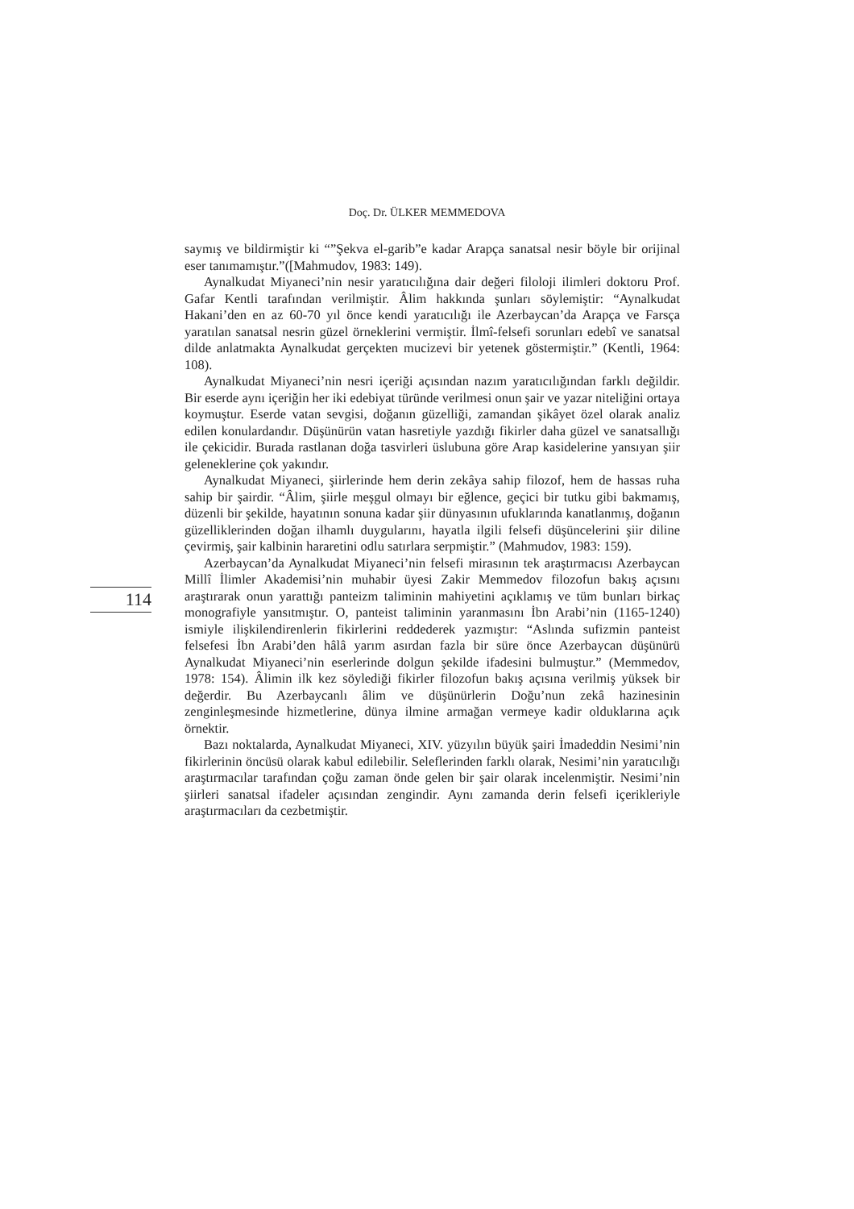Doç. Dr. ÜLKER MEMMEDOVA
saymış ve bildirmiştir ki “”Şekva el-garib”e kadar Arapça sanatsal nesir böyle bir orijinal eser tanımamıştır.”([Mahmudov, 1983: 149).
Aynalkudat Miyaneci’nin nesir yaratıcılığına dair değeri filoloji ilimleri doktoru Prof. Gafar Kentli tarafından verilmiştir. Âlim hakkında şunları söylemiştir: “Aynalkudat Hakani’den en az 60-70 yıl önce kendi yaratıcılığı ile Azerbaycan’da Arapça ve Farsça yaratılan sanatsal nesrin güzel örneklerini vermiştir. İlmî-felsefi sorunları edebî ve sanatsal dilde anlatmakta Aynalkudat gerçekten mucizevi bir yetenek göstermiştir.” (Kentli, 1964: 108).
Aynalkudat Miyaneci’nin nesri içeriği açısından nazım yaratıcılığından farklı değildir. Bir eserde aynı içeriğin her iki edebiyat türünde verilmesi onun şair ve yazar niteliğini ortaya koymuştur. Eserde vatan sevgisi, doğanın güzelliği, zamandan şikâyet özel olarak analiz edilen konulardandır. Düşünürün vatan hasretiyle yazdığı fikirler daha güzel ve sanatsallığı ile çekicidir. Burada rastlanan doğa tasvirleri üslubuna göre Arap kasidelerine yansıyan şiir geleneklerine çok yakındır.
Aynalkudat Miyaneci, şiirlerinde hem derin zekâya sahip filozof, hem de hassas ruha sahip bir şairdir. “Âlim, şiirle meşgul olmayı bir eğlence, geçici bir tutku gibi bakmamış, düzenli bir şekilde, hayatının sonuna kadar şiir dünyasının ufuklarında kanatlanmış, doğanın güzelliklerinden doğan ilhamlı duygularını, hayatla ilgili felsefi düşüncelerini şiir diline çevirmiş, şair kalbinin hararetini odlu satırlara serpmiştir.” (Mahmudov, 1983: 159).
Azerbaycan’da Aynalkudat Miyaneci’nin felsefi mirasının tek araştırmacısı Azerbaycan Millî İlimler Akademisi’nin muhabir üyesi Zakir Memmedov filozofun bakış açısını araştırarak onun yarattığı panteizm taliminin mahiyetini açıklamış ve tüm bunları birkaç monografiyle yansıtmıştır. O, panteist taliminin yaranmasını İbn Arabi’nin (1165-1240) ismiyle ilişkilendirenlerin fikirlerini reddederek yazmıştır: “Aslında sufizmin panteist felsefesi İbn Arabi’den hâlâ yarım asırdan fazla bir süre önce Azerbaycan düşünürü Aynalkudat Miyaneci’nin eserlerinde dolgun şekilde ifadesini bulmuştur.” (Memmedov, 1978: 154). Âlimin ilk kez söylediği fikirler filozofun bakış açısına verilmiş yüksek bir değerdir. Bu Azerbaycanlı âlim ve düşünürlerin Doğu’nun zekâ hazinesinin zenginleşmesinde hizmetlerine, dünya ilmine armağan vermeye kadir olduklarına açık örnektir.
Bazı noktalarda, Aynalkudat Miyaneci, XIV. yüzyılın büyük şairi İmadeddin Nesimi’nin fikirlerinin öncüsü olarak kabul edilebilir. Seleflerinden farklı olarak, Nesimi’nin yaratıcılığı araştırmacılar tarafından çoğu zaman önde gelen bir şair olarak incelenmiştir. Nesimi’nin şiirleri sanatsal ifadeler açısından zengindir. Aynı zamanda derin felsefi içerikleriyle araştırmacıları da cezbetmiştir.
114